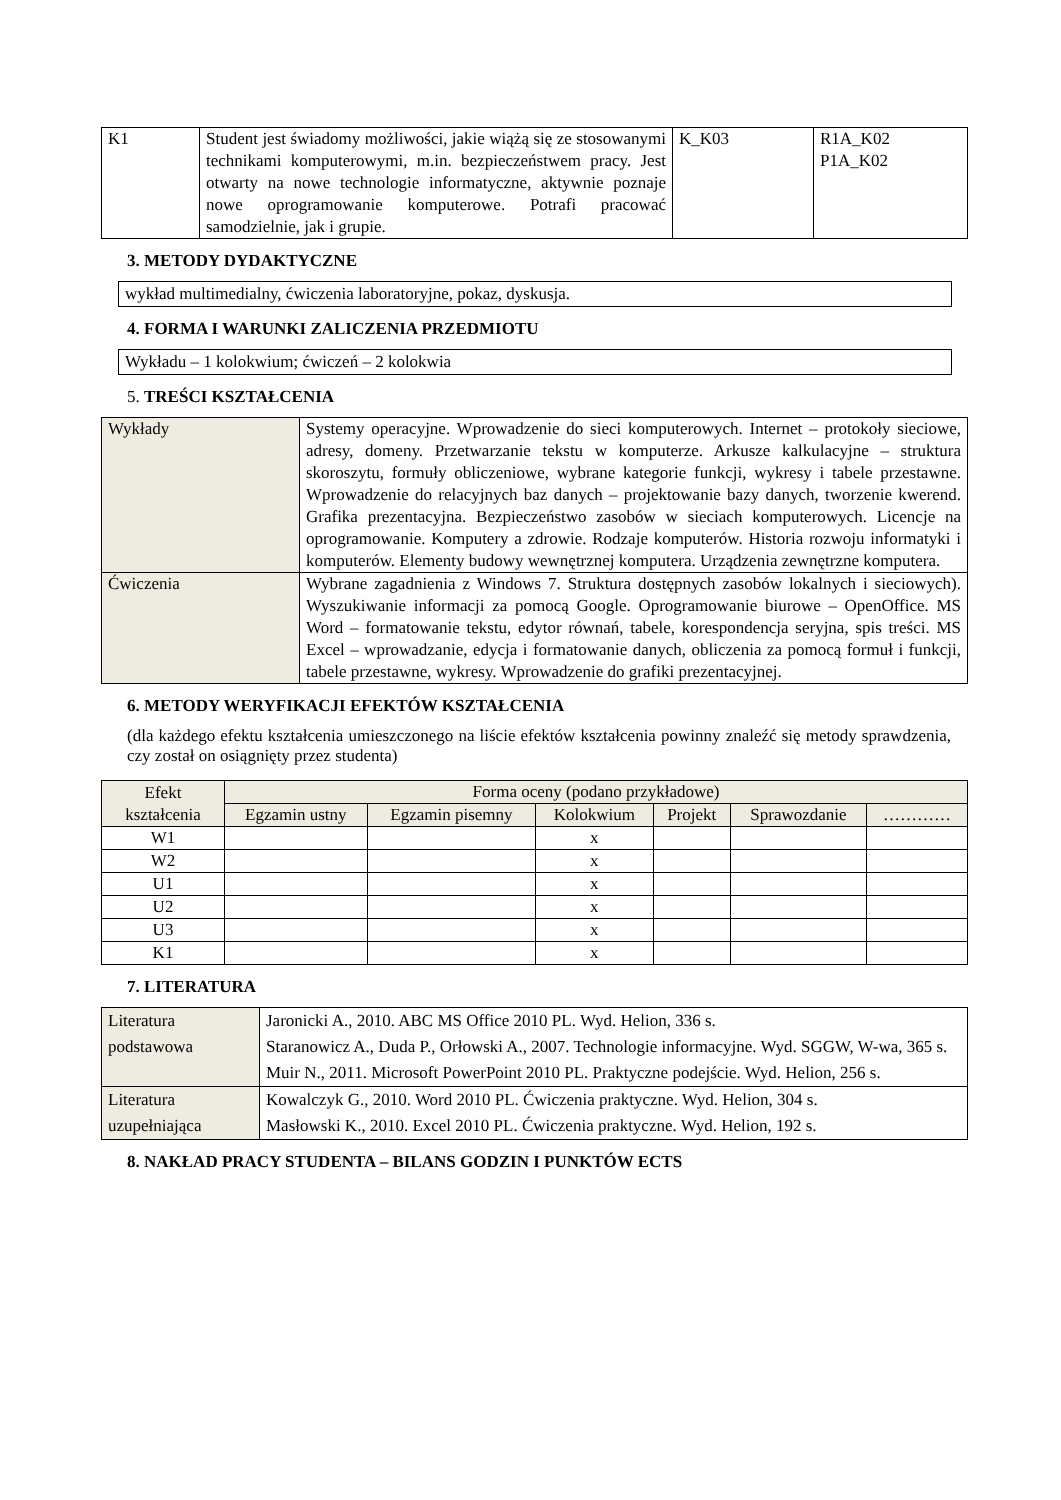| K1 | Student jest świadomy możliwości, jakie wiążą się ze stosowanymi technikami komputerowymi, m.in. bezpieczeństwem pracy. Jest otwarty na nowe technologie informatyczne, aktywnie poznaje nowe oprogramowanie komputerowe. Potrafi pracować samodzielnie, jak i grupie. | K_K03 | R1A_K02 P1A_K02 |
3. METODY DYDAKTYCZNE
wykład multimedialny, ćwiczenia laboratoryjne, pokaz, dyskusja.
4. FORMA I WARUNKI ZALICZENIA PRZEDMIOTU
Wykładu – 1 kolokwium; ćwiczeń – 2 kolokwia
5. TREŚCI KSZTAŁCENIA
| Wykłady | Systemy operacyjne. Wprowadzenie do sieci komputerowych. Internet – protokoły sieciowe, adresy, domeny. Przetwarzanie tekstu w komputerze. Arkusze kalkulacyjne – struktura skoroszytu, formuły obliczeniowe, wybrane kategorie funkcji, wykresy i tabele przestawne. Wprowadzenie do relacyjnych baz danych – projektowanie bazy danych, tworzenie kwerend. Grafika prezentacyjna. Bezpieczeństwo zasobów w sieciach komputerowych. Licencje na oprogramowanie. Komputery a zdrowie. Rodzaje komputerów. Historia rozwoju informatyki i komputerów. Elementy budowy wewnętrznej komputera. Urządzenia zewnętrzne komputera. |
| Ćwiczenia | Wybrane zagadnienia z Windows 7. Struktura dostępnych zasobów lokalnych i sieciowych). Wyszukiwanie informacji za pomocą Google. Oprogramowanie biurowe – OpenOffice. MS Word – formatowanie tekstu, edytor równań, tabele, korespondencja seryjna, spis treści. MS Excel – wprowadzanie, edycja i formatowanie danych, obliczenia za pomocą formuł i funkcji, tabele przestawne, wykresy. Wprowadzenie do grafiki prezentacyjnej. |
6. METODY WERYFIKACJI EFEKTÓW KSZTAŁCENIA
(dla każdego efektu kształcenia umieszczonego na liście efektów kształcenia powinny znaleźć się metody sprawdzenia, czy został on osiągnięty przez studenta)
| Efekt kształcenia | Forma oceny (podano przykładowe) | | | | | |
| --- | --- | --- | --- | --- | --- | --- |
| | Egzamin ustny | Egzamin pisemny | Kolokwium | Projekt | Sprawozdanie | ………… |
| W1 | | | x | | | |
| W2 | | | x | | | |
| U1 | | | x | | | |
| U2 | | | x | | | |
| U3 | | | x | | | |
| K1 | | | x | | | |
7. LITERATURA
| Literatura podstawowa | Jaronicki A., 2010. ABC MS Office 2010 PL. Wyd. Helion, 336 s. Staranowicz A., Duda P., Orłowski A., 2007. Technologie informacyjne. Wyd. SGGW, W-wa, 365 s. Muir N., 2011. Microsoft PowerPoint 2010 PL. Praktyczne podejście. Wyd. Helion, 256 s. |
| Literatura uzupełniająca | Kowalczyk G., 2010. Word 2010 PL. Ćwiczenia praktyczne. Wyd. Helion, 304 s. Masłowski K., 2010. Excel 2010 PL. Ćwiczenia praktyczne. Wyd. Helion, 192 s. |
8. NAKŁAD PRACY STUDENTA – BILANS GODZIN I PUNKTÓW ECTS